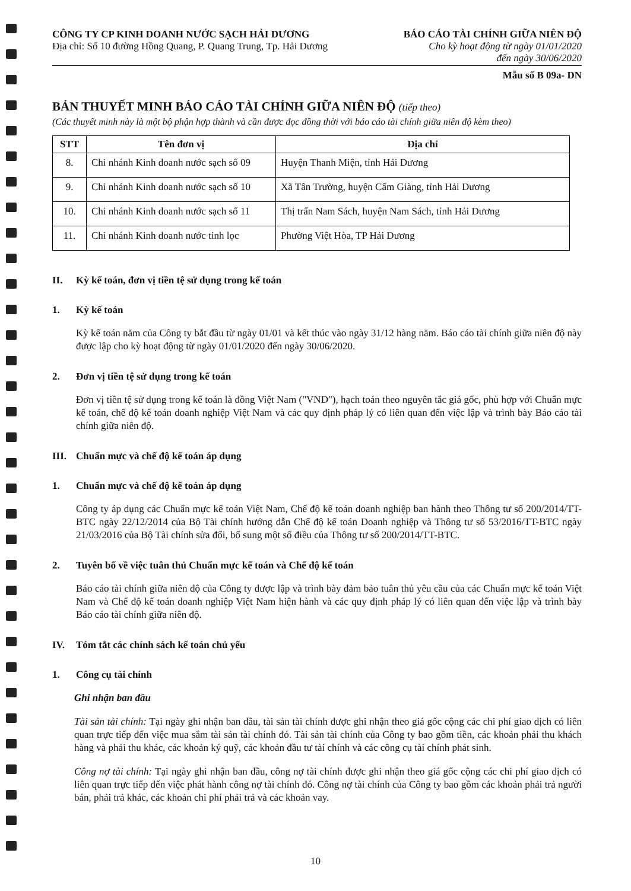CÔNG TY CP KINH DOANH NƯỚC SẠCH HẢI DƯƠNG
Địa chỉ: Số 10 đường Hồng Quang, P. Quang Trung, Tp. Hải Dương
BÁO CÁO TÀI CHÍNH GIỮA NIÊN ĐỘ
Cho kỳ hoạt động từ ngày 01/01/2020
đến ngày 30/06/2020
Mẫu số B 09a- DN
BẢN THUYẾT MINH BÁO CÁO TÀI CHÍNH GIỮA NIÊN ĐỘ (tiếp theo)
(Các thuyết minh này là một bộ phận hợp thành và cần được đọc đồng thời với báo cáo tài chính giữa niên độ kèm theo)
| STT | Tên đơn vị | Địa chỉ |
| --- | --- | --- |
| 8. | Chi nhánh Kinh doanh nước sạch số 09 | Huyện Thanh Miện, tỉnh Hải Dương |
| 9. | Chi nhánh Kinh doanh nước sạch số 10 | Xã Tân Trường, huyện Cẩm Giàng, tỉnh Hải Dương |
| 10. | Chi nhánh Kinh doanh nước sạch số 11 | Thị trấn Nam Sách, huyện Nam Sách, tỉnh Hải Dương |
| 11. | Chi nhánh Kinh doanh nước tinh lọc | Phường Việt Hòa, TP Hải Dương |
II. Kỳ kế toán, đơn vị tiền tệ sử dụng trong kế toán
1. Kỳ kế toán
Kỳ kế toán năm của Công ty bắt đầu từ ngày 01/01 và kết thúc vào ngày 31/12 hàng năm. Báo cáo tài chính giữa niên độ này được lập cho kỳ hoạt động từ ngày 01/01/2020 đến ngày 30/06/2020.
2. Đơn vị tiền tệ sử dụng trong kế toán
Đơn vị tiền tệ sử dụng trong kế toán là đồng Việt Nam ("VND"), hạch toán theo nguyên tắc giá gốc, phù hợp với Chuẩn mực kế toán, chế độ kế toán doanh nghiệp Việt Nam và các quy định pháp lý có liên quan đến việc lập và trình bày Báo cáo tài chính giữa niên độ.
III. Chuẩn mực và chế độ kế toán áp dụng
1. Chuẩn mực và chế độ kế toán áp dụng
Công ty áp dụng các Chuẩn mực kế toán Việt Nam, Chế độ kế toán doanh nghiệp ban hành theo Thông tư số 200/2014/TT-BTC ngày 22/12/2014 của Bộ Tài chính hướng dẫn Chế độ kế toán Doanh nghiệp và Thông tư số 53/2016/TT-BTC ngày 21/03/2016 của Bộ Tài chính sửa đổi, bổ sung một số điều của Thông tư số 200/2014/TT-BTC.
2. Tuyên bố về việc tuân thủ Chuẩn mực kế toán và Chế độ kế toán
Báo cáo tài chính giữa niên độ của Công ty được lập và trình bày đảm bảo tuân thủ yêu cầu của các Chuẩn mực kế toán Việt Nam và Chế độ kế toán doanh nghiệp Việt Nam hiện hành và các quy định pháp lý có liên quan đến việc lập và trình bày Báo cáo tài chính giữa niên độ.
IV. Tóm tắt các chính sách kế toán chủ yếu
1. Công cụ tài chính
Ghi nhận ban đầu
Tài sản tài chính: Tại ngày ghi nhận ban đầu, tài sản tài chính được ghi nhận theo giá gốc cộng các chi phí giao dịch có liên quan trực tiếp đến việc mua sắm tài sản tài chính đó. Tài sản tài chính của Công ty bao gồm tiền, các khoản phải thu khách hàng và phải thu khác, các khoản ký quỹ, các khoản đầu tư tài chính và các công cụ tài chính phát sinh.
Công nợ tài chính: Tại ngày ghi nhận ban đầu, công nợ tài chính được ghi nhận theo giá gốc cộng các chi phí giao dịch có liên quan trực tiếp đến việc phát hành công nợ tài chính đó. Công nợ tài chính của Công ty bao gồm các khoản phải trả người bán, phải trả khác, các khoản chi phí phải trả và các khoản vay.
10